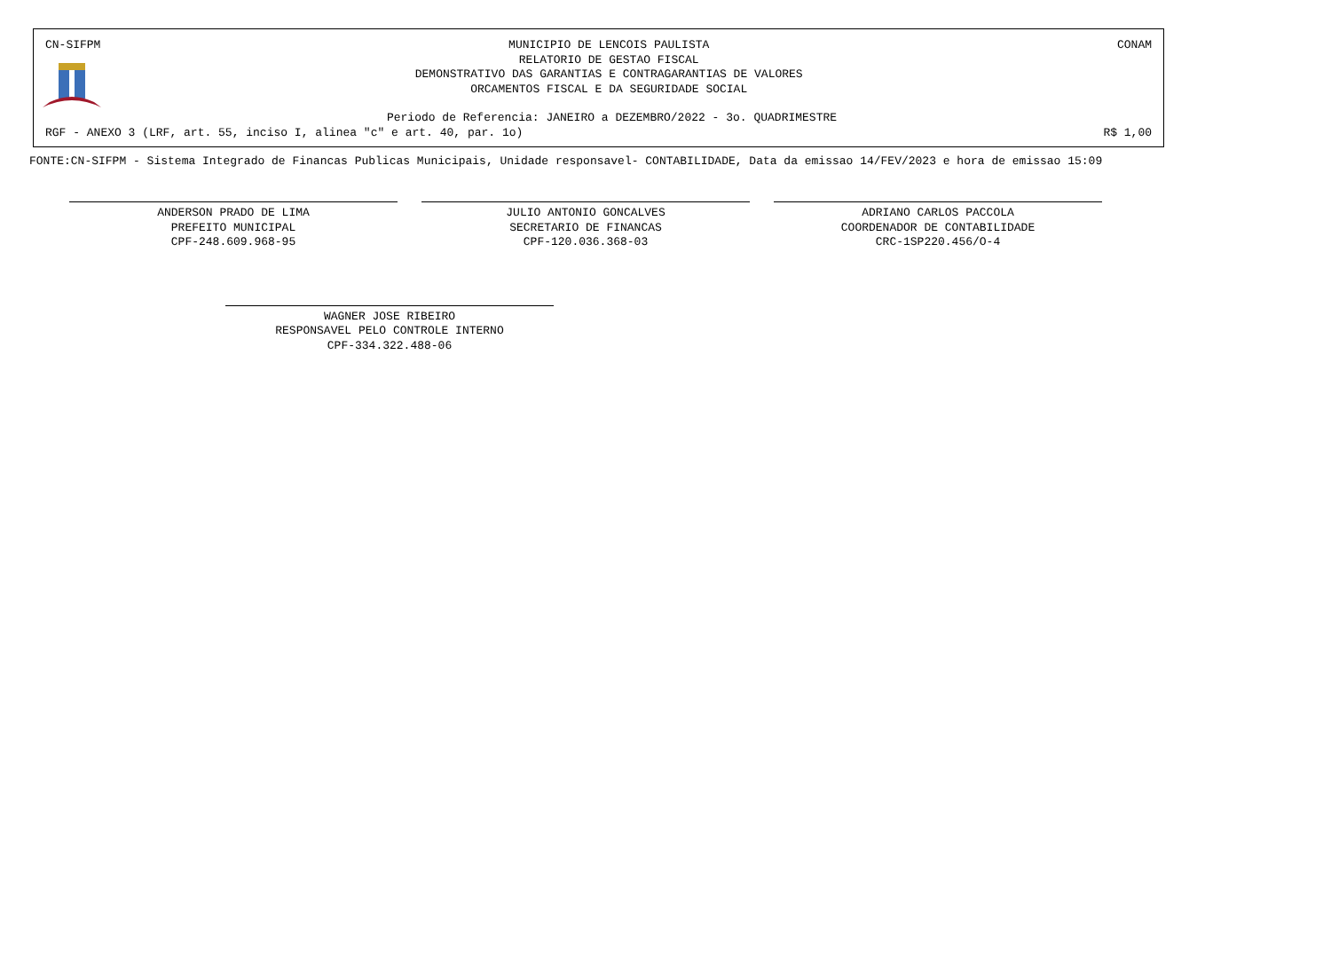CN-SIFPM MUNICIPIO DE LENCOIS PAULISTA
RELATORIO DE GESTAO FISCAL
DEMONSTRATIVO DAS GARANTIAS E CONTRAGARANTIAS DE VALORES
ORCAMENTOS FISCAL E DA SEGURIDADE SOCIAL CONAM
Periodo de Referencia: JANEIRO a DEZEMBRO/2022 - 3o. QUADRIMESTRE
RGF - ANEXO 3 (LRF, art. 55, inciso I, alinea "c" e art. 40, par. 1o) R$ 1,00
FONTE:CN-SIFPM - Sistema Integrado de Financas Publicas Municipais, Unidade responsavel- CONTABILIDADE, Data da emissao 14/FEV/2023 e hora de emissao 15:09
ANDERSON PRADO DE LIMA
PREFEITO MUNICIPAL
CPF-248.609.968-95
JULIO ANTONIO GONCALVES
SECRETARIO DE FINANCAS
CPF-120.036.368-03
ADRIANO CARLOS PACCOLA
COORDENADOR DE CONTABILIDADE
CRC-1SP220.456/O-4
WAGNER JOSE RIBEIRO
RESPONSAVEL PELO CONTROLE INTERNO
CPF-334.322.488-06